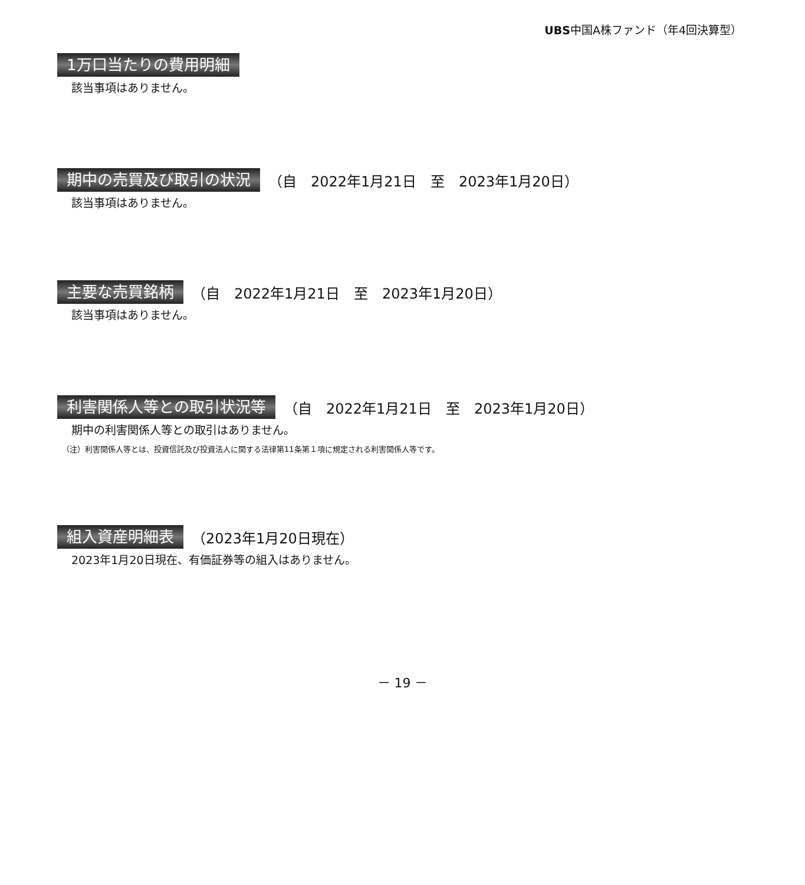UBS中国A株ファンド（年4回決算型）
1万口当たりの費用明細
該当事項はありません。
期中の売買及び取引の状況
（自　2022年1月21日　至　2023年1月20日）
該当事項はありません。
主要な売買銘柄
（自　2022年1月21日　至　2023年1月20日）
該当事項はありません。
利害関係人等との取引状況等
（自　2022年1月21日　至　2023年1月20日）
期中の利害関係人等との取引はありません。
（注）利害関係人等とは、投資信託及び投資法人に関する法律第11条第１項に規定される利害関係人等です。
組入資産明細表
（2023年1月20日現在）
2023年1月20日現在、有価証券等の組入はありません。
－ 19 －